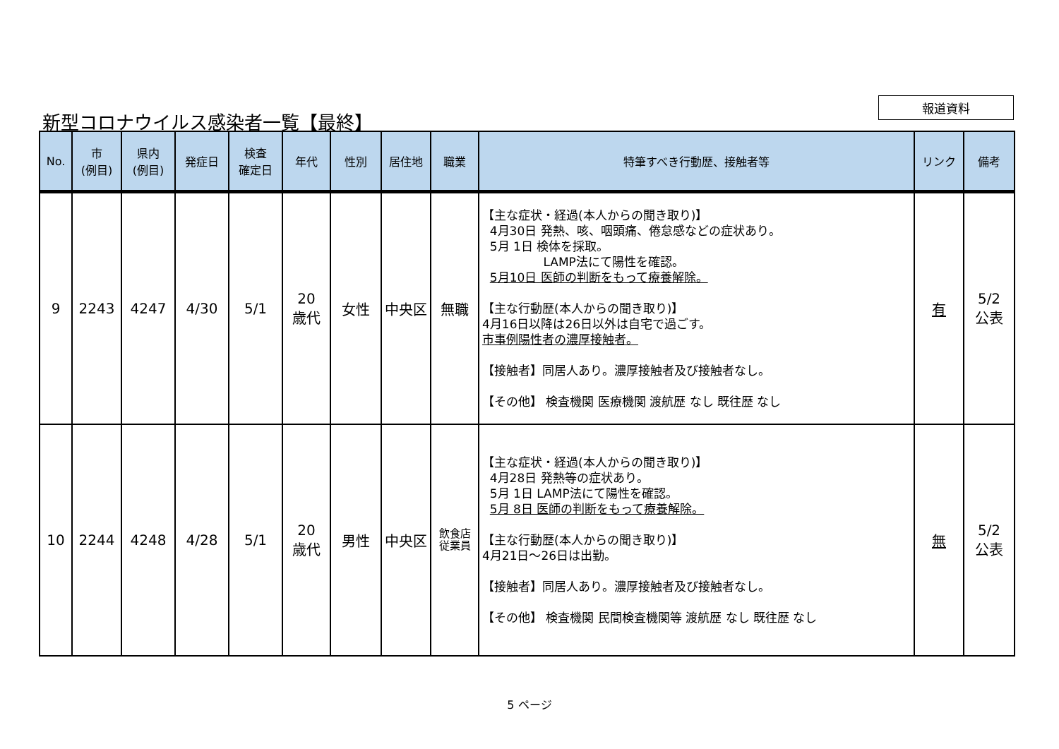新型コロナウイルス感染者一覧【最終】
報道資料
| No. | 市 (例目) | 県内 (例目) | 発症日 | 検査 確定日 | 年代 | 性別 | 居住地 | 職業 | 特筆すべき行動歴、接触者等 | リンク | 備考 |
| --- | --- | --- | --- | --- | --- | --- | --- | --- | --- | --- | --- |
| 9 | 2243 | 4247 | 4/30 | 5/1 | 20 歳代 | 女性 | 中央区 | 無職 | 【主な症状・経過(本人からの聞き取り)】 4月30日 発熱、咳、咽頭痛、倦怠感などの症状あり。 5月 1日 検体を採取。 LAMP法にて陽性を確認。 5月10日 医師の判断をもって療養解除。 【主な行動歴(本人からの聞き取り)】 4月16日以降は26日以外は自宅で過ごす。 市事例陽性者の濃厚接触者。 【接触者】同居人あり。濃厚接触者及び接触者なし。 【その他】 検査機関 医療機関 渡航歴 なし 既往歴 なし | 有 | 5/2 公表 |
| 10 | 2244 | 4248 | 4/28 | 5/1 | 20 歳代 | 男性 | 中央区 | 飲食店 従業員 | 【主な症状・経過(本人からの聞き取り)】 4月28日 発熱等の症状あり。 5月 1日 LAMP法にて陽性を確認。 5月 8日 医師の判断をもって療養解除。 【主な行動歴(本人からの聞き取り)】 4月21日～26日は出勤。 【接触者】同居人あり。濃厚接触者及び接触者なし。 【その他】 検査機関 民間検査機関等 渡航歴 なし 既往歴 なし | 無 | 5/2 公表 |
5 ページ